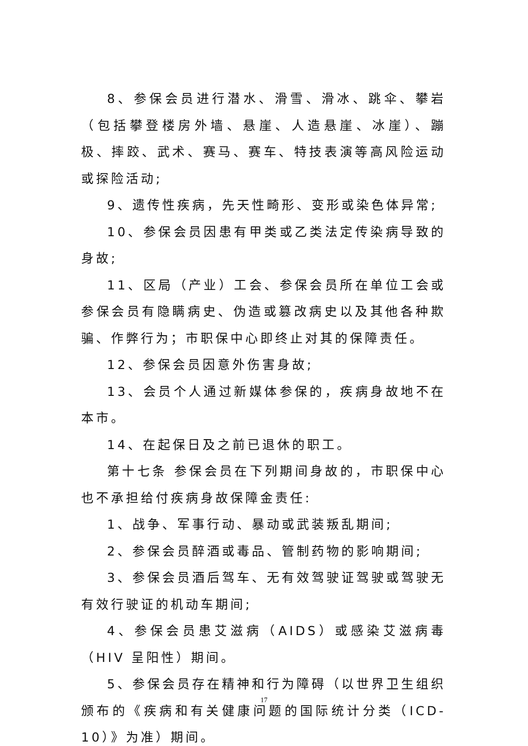8、参保会员进行潜水、滑雪、滑冰、跳伞、攀岩（包括攀登楼房外墙、悬崖、人造悬崖、冰崖）、蹦极、摔跤、武术、赛马、赛车、特技表演等高风险运动或探险活动;
9、遗传性疾病，先天性畸形、变形或染色体异常;
10、参保会员因患有甲类或乙类法定传染病导致的身故;
11、区局（产业）工会、参保会员所在单位工会或参保会员有隐瞒病史、伪造或篡改病史以及其他各种欺骗、作弊行为；市职保中心即终止对其的保障责任。
12、参保会员因意外伤害身故;
13、会员个人通过新媒体参保的，疾病身故地不在本市。
14、在起保日及之前已退休的职工。
第十七条 参保会员在下列期间身故的，市职保中心也不承担给付疾病身故保障金责任:
1、战争、军事行动、暴动或武装叛乱期间;
2、参保会员醉酒或毒品、管制药物的影响期间;
3、参保会员酒后驾车、无有效驾驶证驾驶或驾驶无有效行驶证的机动车期间;
4、参保会员患艾滋病（AIDS）或感染艾滋病毒（HIV 呈阳性）期间。
5、参保会员存在精神和行为障碍（以世界卫生组织颁布的《疾病和有关健康问题的国际统计分类（ICD-10）》为准）期间。
17